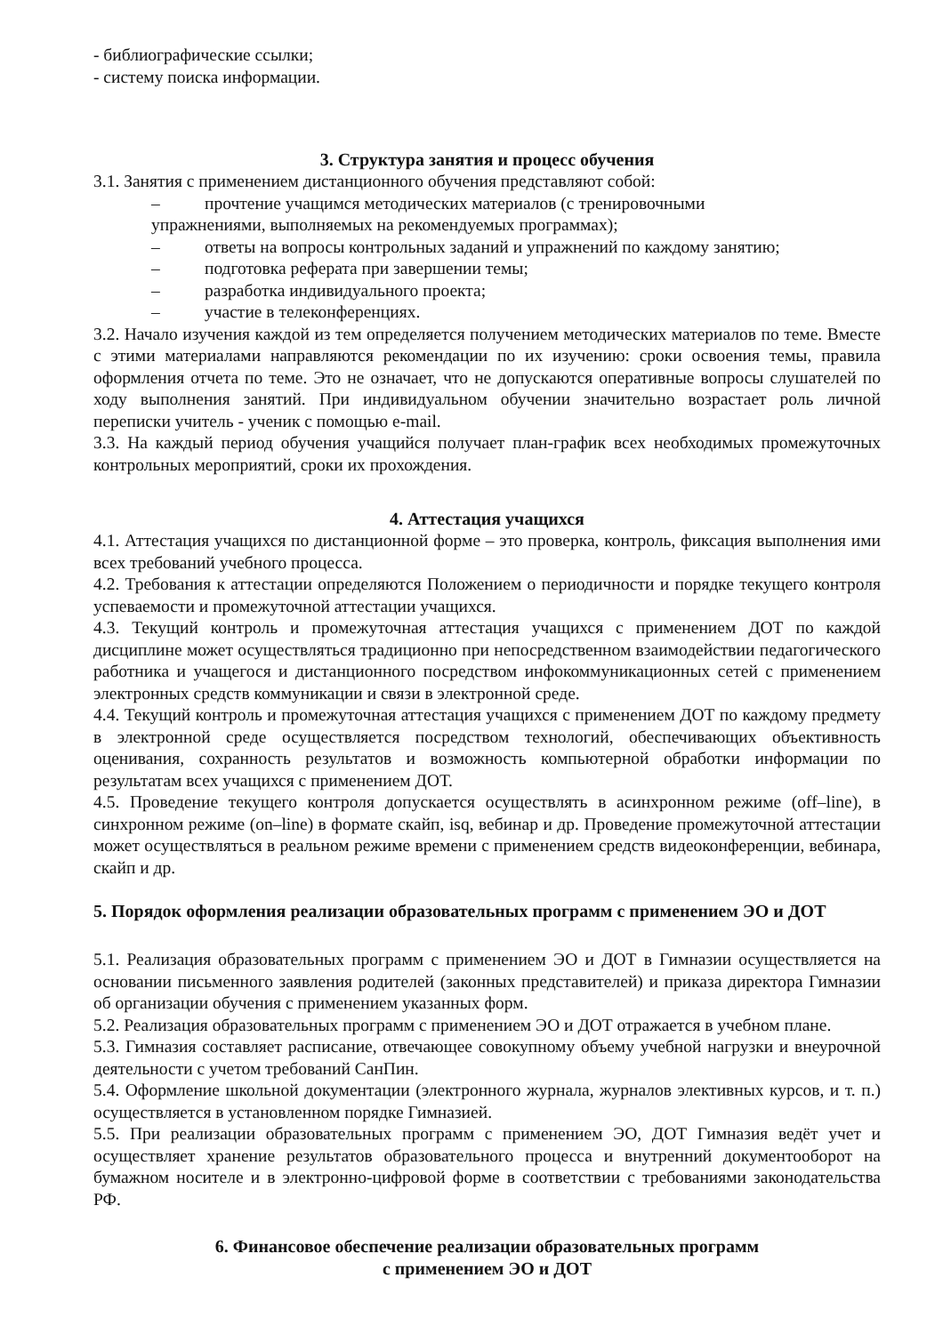- библиографические ссылки;
- систему поиска информации.
3. Структура занятия и процесс обучения
3.1. Занятия с применением дистанционного обучения представляют собой:
– прочтение учащимся методических материалов (с тренировочными
упражнениями, выполняемых на рекомендуемых программах);
– ответы на вопросы контрольных заданий и упражнений по каждому занятию;
– подготовка реферата при завершении темы;
– разработка индивидуального проекта;
– участие в телеконференциях.
3.2. Начало изучения каждой из тем определяется получением методических материалов по теме. Вместе с этими материалами направляются рекомендации по их изучению: сроки освоения темы, правила оформления отчета по теме. Это не означает, что не допускаются оперативные вопросы слушателей по ходу выполнения занятий. При индивидуальном обучении значительно возрастает роль личной переписки учитель - ученик с помощью e-mail.
3.3. На каждый период обучения учащийся получает план-график всех необходимых промежуточных контрольных мероприятий, сроки их прохождения.
4. Аттестация учащихся
4.1. Аттестация учащихся по дистанционной форме – это проверка, контроль, фиксация выполнения ими всех требований учебного процесса.
4.2. Требования к аттестации определяются Положением о периодичности и порядке текущего контроля успеваемости и промежуточной аттестации учащихся.
4.3. Текущий контроль и промежуточная аттестация учащихся с применением ДОТ по каждой дисциплине может осуществляться традиционно при непосредственном взаимодействии педагогического работника и учащегося и дистанционного посредством инфокоммуникационных сетей с применением электронных средств коммуникации и связи в электронной среде.
4.4. Текущий контроль и промежуточная аттестация учащихся с применением ДОТ по каждому предмету в электронной среде осуществляется посредством технологий, обеспечивающих объективность оценивания, сохранность результатов и возможность компьютерной обработки информации по результатам всех учащихся с применением ДОТ.
4.5. Проведение текущего контроля допускается осуществлять в асинхронном режиме (off–line), в синхронном режиме (on–line) в формате скайп, isq, вебинар и др. Проведение промежуточной аттестации может осуществляться в реальном режиме времени с применением средств видеоконференции, вебинара, скайп и др.
5. Порядок оформления реализации образовательных программ с применением ЭО и ДОТ
5.1. Реализация образовательных программ с применением ЭО и ДОТ в Гимназии осуществляется на основании письменного заявления родителей (законных представителей) и приказа директора Гимназии об организации обучения с применением указанных форм.
5.2. Реализация образовательных программ с применением ЭО и ДОТ отражается в учебном плане.
5.3. Гимназия составляет расписание, отвечающее совокупному объему учебной нагрузки и внеурочной деятельности с учетом требований СанПин.
5.4. Оформление школьной документации (электронного журнала, журналов элективных курсов, и т. п.) осуществляется в установленном порядке Гимназией.
5.5. При реализации образовательных программ с применением ЭО, ДОТ Гимназия ведёт учет и осуществляет хранение результатов образовательного процесса и внутренний документооборот на бумажном носителе и в электронно-цифровой форме в соответствии с требованиями законодательства РФ.
6. Финансовое обеспечение реализации образовательных программ
с применением ЭО и ДОТ